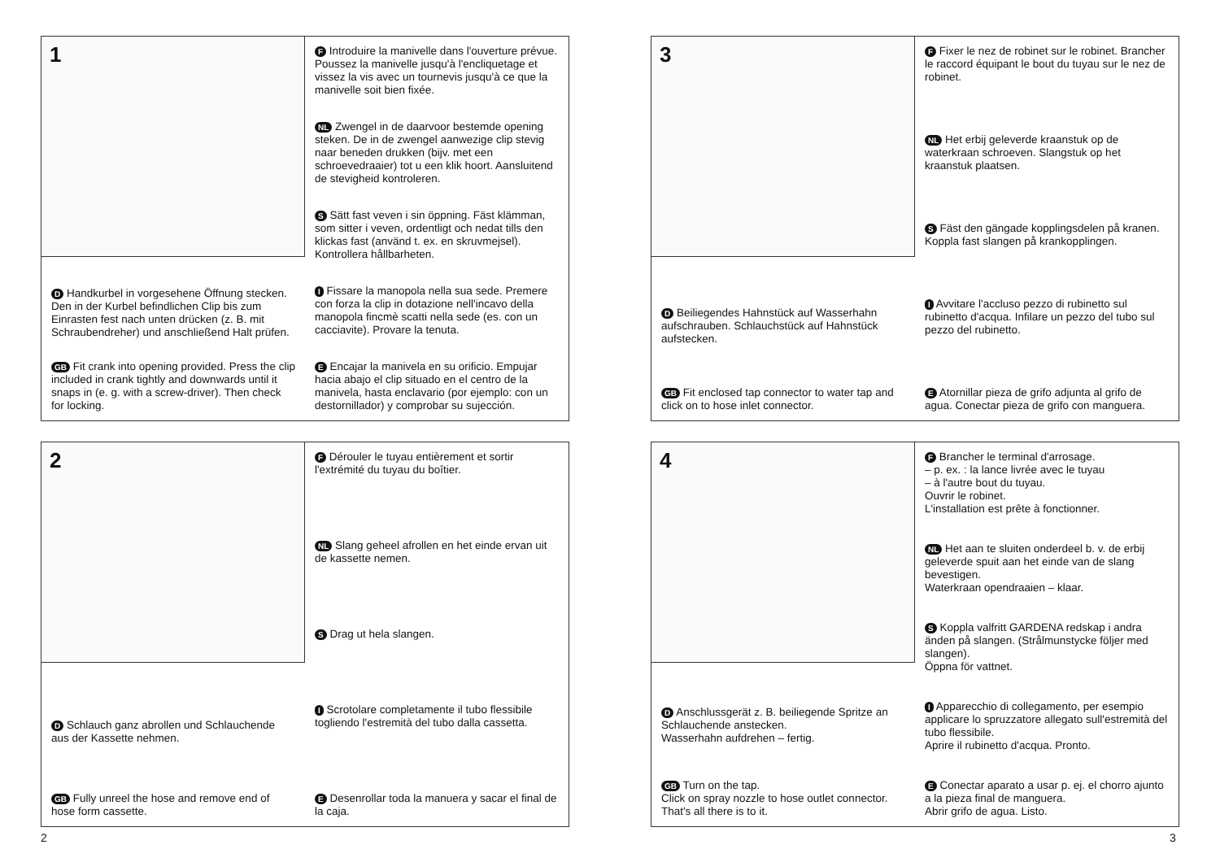1
D Handkurbel in vorgesehene Öffnung stecken. Den in der Kurbel befindlichen Clip bis zum Einrasten fest nach unten drücken (z. B. mit Schraubendreher) und anschließend Halt prüfen.
GB Fit crank into opening provided. Press the clip included in crank tightly and downwards until it snaps in (e. g. with a screw-driver). Then check for locking.
F Introduire la manivelle dans l'ouverture prévue. Poussez la manivelle jusqu'à l'encliquetage et vissez la vis avec un tournevis jusqu'à ce que la manivelle soit bien fixée.
NL Zwengel in de daarvoor bestemde opening steken. De in de zwengel aanwezige clip stevig naar beneden drukken (bijv. met een schroevedraaier) tot u een klik hoort. Aansluitend de stevigheid kontroleren.
S Sätt fast veven i sin öppning. Fäst klämman, som sitter i veven, ordentligt och nedat tills den klickas fast (använd t. ex. en skruvmejsel). Kontrollera hållbarheten.
I Fissare la manopola nella sua sede. Premere con forza la clip in dotazione nell'incavo della manopola fincmè scatti nella sede (es. con un cacciavite). Provare la tenuta.
E Encajar la manivela en su orificio. Empujar hacia abajo el clip situado en el centro de la manivela, hasta enclavario (por ejemplo: con un destornillador) y comprobar su sujección.
2
D Schlauch ganz abrollen und Schlauchende aus der Kassette nehmen.
GB Fully unreel the hose and remove end of hose form cassette.
F Dérouler le tuyau entièrement et sortir l'extrémité du tuyau du boîtier.
NL Slang geheel afrollen en het einde ervan uit de kassette nemen.
S Drag ut hela slangen.
I Scrotolare completamente il tubo flessibile togliendo l'estremità del tubo dalla cassetta.
E Desenrollar toda la manuera y sacar el final de la caja.
3
D Beiliegendes Hahnstück auf Wasserhahn aufschrauben. Schlauchstück auf Hahnstück aufstecken.
GB Fit enclosed tap connector to water tap and click on to hose inlet connector.
F Fixer le nez de robinet sur le robinet. Brancher le raccord équipant le bout du tuyau sur le nez de robinet.
NL Het erbij geleverde kraanstuk op de waterkraan schroeven. Slangstuk op het kraanstuk plaatsen.
S Fäst den gängade kopplingsdelen på kranen. Koppla fast slangen på krankopplingen.
I Avvitare l'accluso pezzo di rubinetto sul rubinetto d'acqua. Infilare un pezzo del tubo sul pezzo del rubinetto.
E Atornillar pieza de grifo adjunta al grifo de agua. Conectar pieza de grifo con manguera.
4
D Anschlussgerät z. B. beiliegende Spritze an Schlauchende anstecken.
Wasserhahn aufdrehen – fertig.
GB Turn on the tap.
Click on spray nozzle to hose outlet connector.
That's all there is to it.
F Brancher le terminal d'arrosage.
– p. ex. : la lance livrée avec le tuyau
– à l'autre bout du tuyau.
Ouvrir le robinet.
L'installation est prête à fonctionner.
NL Het aan te sluiten onderdeel b. v. de erbij geleverde spuit aan het einde van de slang bevestigen.
Waterkraan opendraaien – klaar.
S Koppla valfritt GARDENA redskap i andra änden på slangen. (Strålmunstycke följer med slangen).
Öppna för vattnet.
I Apparecchio di collegamento, per esempio applicare lo spruzzatore allegato sull'estremità del tubo flessibile.
Aprire il rubinetto d'acqua. Pronto.
E Conectar aparato a usar p. ej. el chorro ajunto a la pieza final de manguera.
Abrir grifo de agua. Listo.
2 3